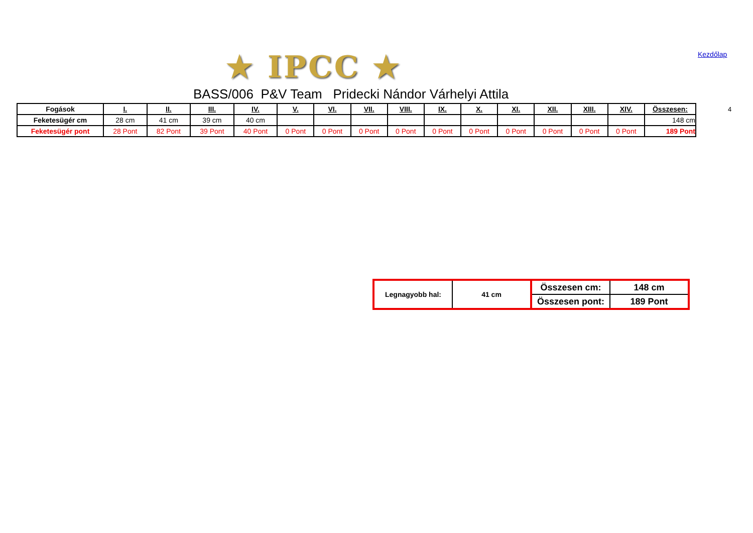★ IPCC ★ Kezdőlap
BASS/006 P&V Team Pridecki Nándor Várhelyi Attila
4
| Fogások | I. | II. | III. | IV. | V. | VI. | VII. | VIII. | IX. | X. | XI. | XII. | XIII. | XIV. | Összesen: |
| Feketesügér cm | 28 cm | 41 cm | 39 cm | 40 cm | | | | | | | | | | | 148 cm |
| Feketesügér pont | 28 Pont | 82 Pont | 39 Pont | 40 Pont | 0 Pont | 0 Pont | 0 Pont | 0 Pont | 0 Pont | 0 Pont | 0 Pont | 0 Pont | 0 Pont | 0 Pont | 189 Pont |
| Legnagyobb hal: | 41 cm | Összesen cm: | 148 cm |
| | | Összesen pont: | 189 Pont |